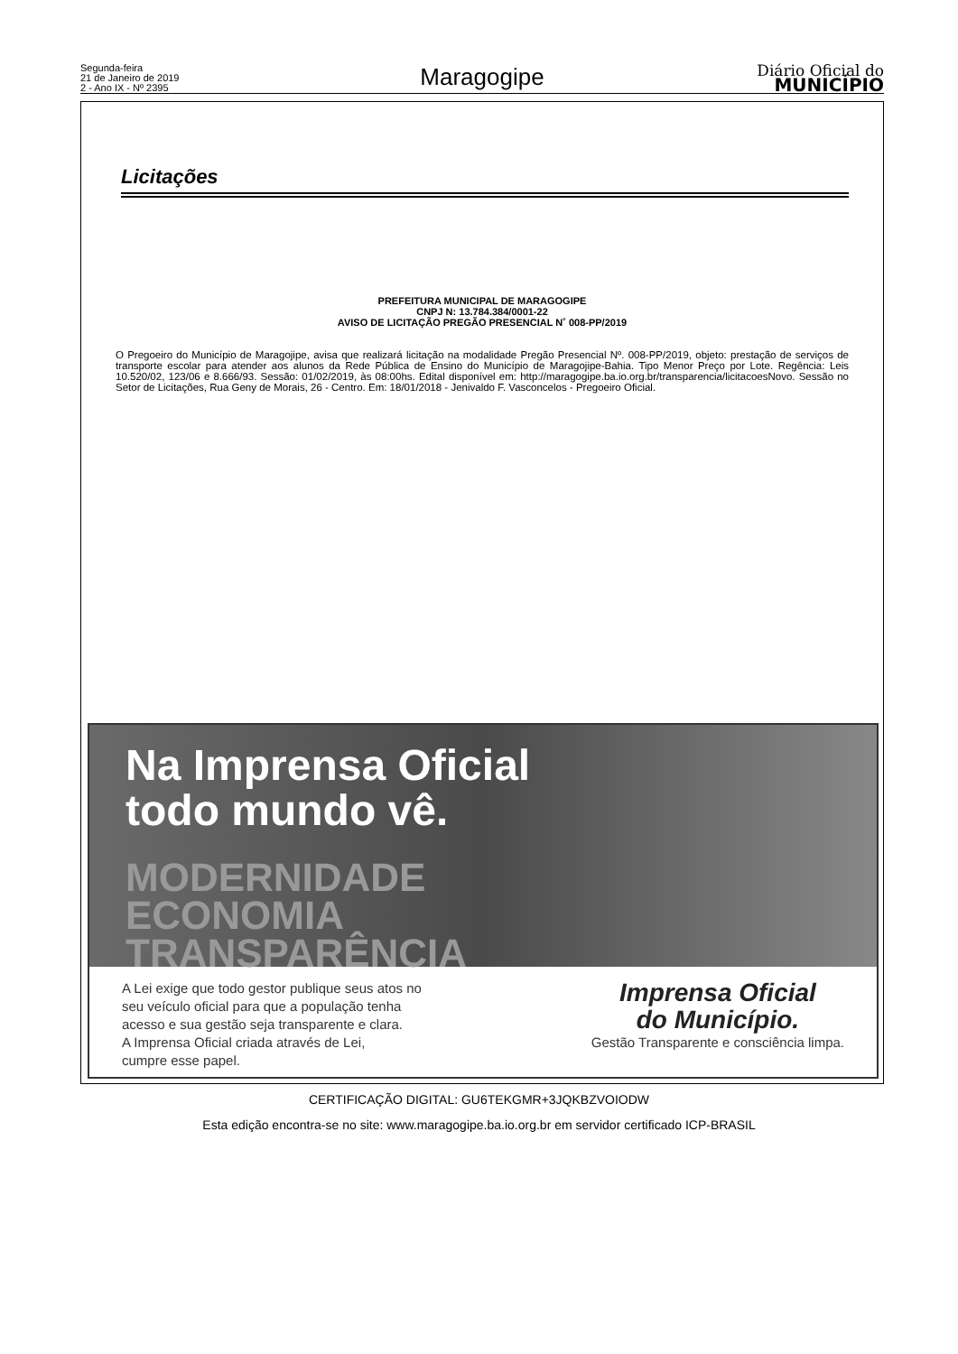Segunda-feira
21 de Janeiro de 2019
2 - Ano IX - Nº 2395
Maragogipe
Diário Oficial do
MUNICÍPIO
Licitações
PREFEITURA MUNICIPAL DE MARAGOGIPE
CNPJ N: 13.784.384/0001-22
AVISO DE LICITAÇÃO PREGÃO PRESENCIAL N˚ 008-PP/2019
O Pregoeiro do Município de Maragojipe, avisa que realizará licitação na modalidade Pregão Presencial Nº. 008-PP/2019, objeto: prestação de serviços de transporte escolar para atender aos alunos da Rede Pública de Ensino do Município de Maragojipe-Bahia. Tipo Menor Preço por Lote. Regência: Leis 10.520/02, 123/06 e 8.666/93. Sessão: 01/02/2019, às 08:00hs. Edital disponível em: http://maragogipe.ba.io.org.br/transparencia/licitacoesNovo. Sessão no Setor de Licitações, Rua Geny de Morais, 26 - Centro. Em: 18/01/2018 - Jenivaldo F. Vasconcelos - Pregoeiro Oficial.
Na Imprensa Oficial
todo mundo vê.
MODERNIDADE
ECONOMIA
TRANSPARÊNCIA
A Lei exige que todo gestor publique seus atos no
seu veículo oficial para que a população tenha
acesso e sua gestão seja transparente e clara.
A Imprensa Oficial criada através de Lei,
cumpre esse papel.
Imprensa Oficial
do Município.
Gestão Transparente e consciência limpa.
CERTIFICAÇÃO DIGITAL: GU6TEKGMR+3JQKBZVOIODW
Esta edição encontra-se no site: www.maragogipe.ba.io.org.br em servidor certificado ICP-BRASIL